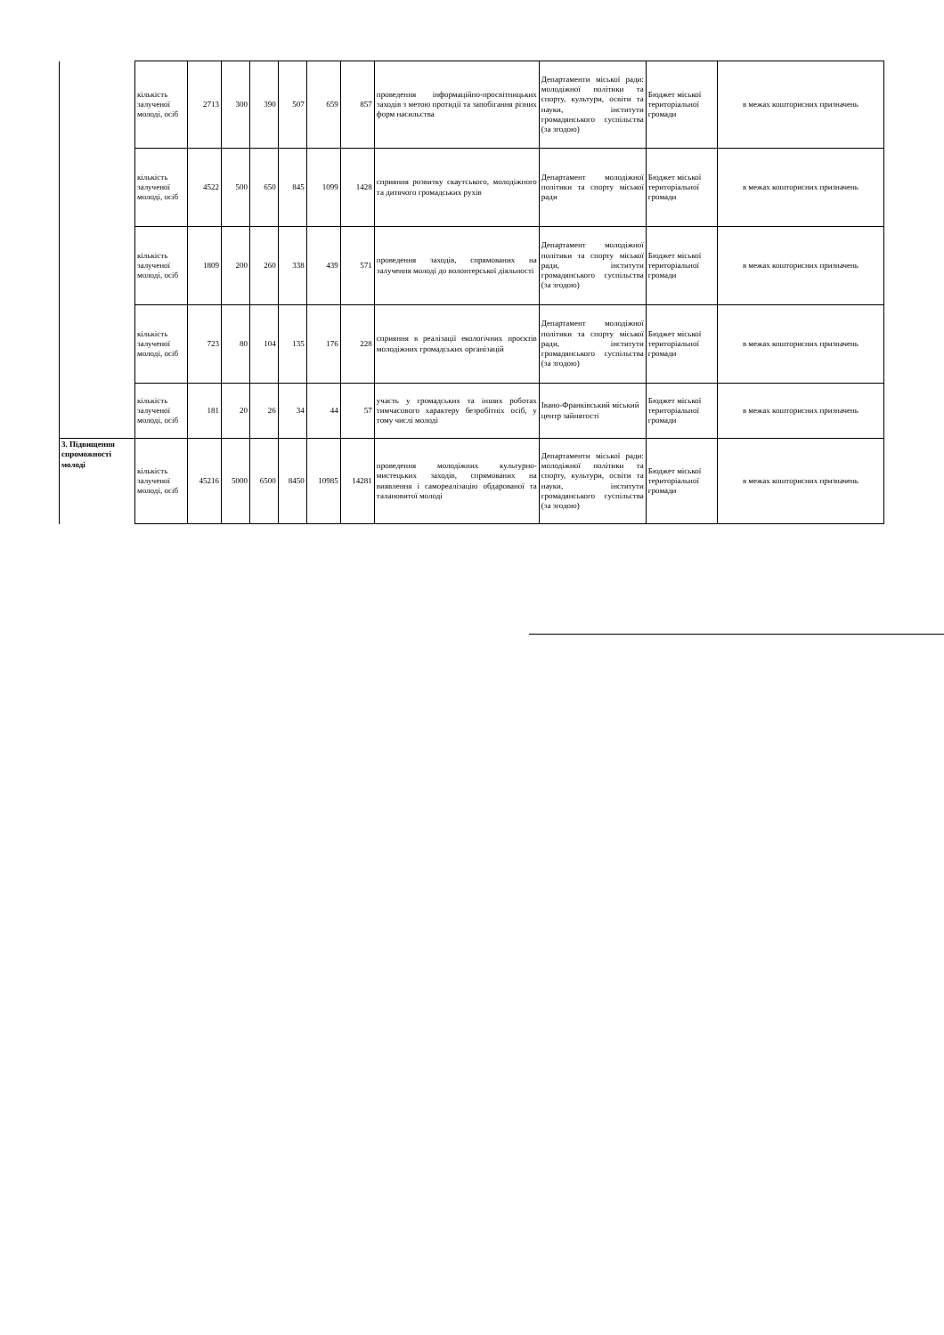| | кількість залученої молоді, осіб | 2713 | 300 | 390 | 507 | 659 | 857 | проведення інформаційно-просвітницьких заходів з метою протидії та запобігання різних форм насильства | Департаменти міської ради: молодіжної політики та спорту, культури, освіти та науки, інститути громадянського суспільства (за згодою) | Бюджет міської територіальної громади | в межах кошторисних призначень |
| | кількість залученої молоді, осіб | 4522 | 500 | 650 | 845 | 1099 | 1428 | сприяння розвитку скаутського, молодіжного та дитячого громадських рухів | Департамент молодіжної політики та спорту міської ради | Бюджет міської територіальної громади | в межах кошторисних призначень |
| | кількість залученої молоді, осіб | 1809 | 200 | 260 | 338 | 439 | 571 | проведення заходів, спрямованих на залучення молоді до волонтерської діяльності | Департамент молодіжної політики та спорту міської ради, інститути громадянського суспільства (за згодою) | Бюджет міської територіальної громади | в межах кошторисних призначень |
| | кількість залученої молоді, осіб | 723 | 80 | 104 | 135 | 176 | 228 | сприяння в реалізації екологічних проєктів молодіжних громадських організацій | Департамент молодіжної політики та спорту міської ради, інститути громадянського суспільства (за згодою) | Бюджет міської територіальної громади | в межах кошторисних призначень |
| | кількість залученої молоді, осіб | 181 | 20 | 26 | 34 | 44 | 57 | участь у громадських та інших роботах тимчасового характеру безробітніх осіб, у тому числі молоді | Івано-Франківський міський центр зайнятості | Бюджет міської територіальної громади | в межах кошторисних призначень |
| 3. Підвищення спроможності молоді | кількість залученої молоді, осіб | 45216 | 5000 | 6500 | 8450 | 10985 | 14281 | проведення молодіжних культурно-мистецьких заходів, спрямованих на виявлення і самореалізацію обдарованої та талановитої молоді | Департаменти міської ради: молодіжної політики та спорту, культури, освіти та науки, інститути громадянського суспільства (за згодою) | Бюджет міської територіальної громади | в межах кошторисних призначень |